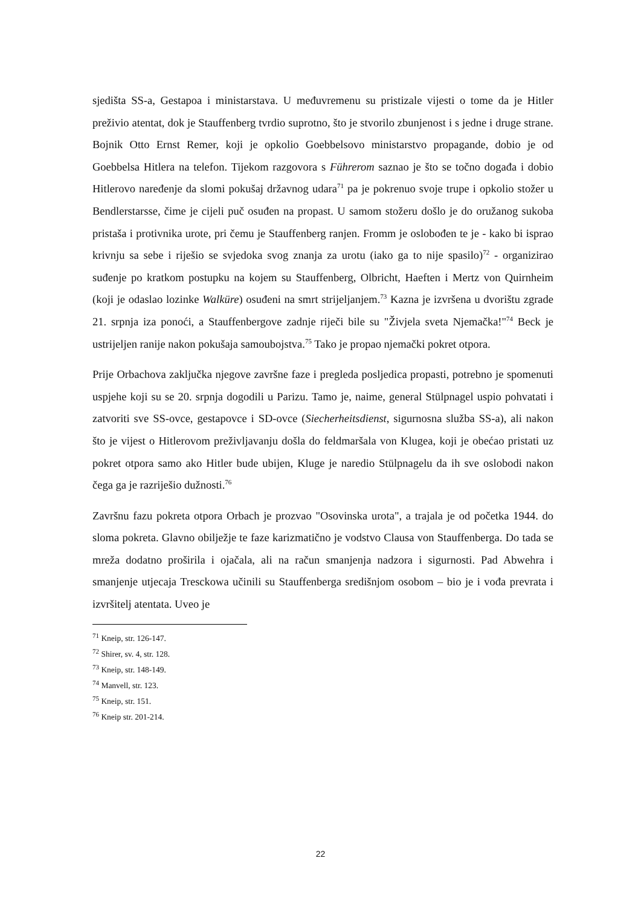sjedišta SS-a, Gestapoa i ministarstava. U međuvremenu su pristizale vijesti o tome da je Hitler preživio atentat, dok je Stauffenberg tvrdio suprotno, što je stvorilo zbunjenost i s jedne i druge strane. Bojnik Otto Ernst Remer, koji je opkolio Goebbelsovo ministarstvo propagande, dobio je od Goebbelsa Hitlera na telefon. Tijekom razgovora s Führerom saznao je što se točno događa i dobio Hitlerovo naređenje da slomi pokušaj državnog udara<sup>71</sup> pa je pokrenuo svoje trupe i opkolio stožer u Bendlerstarsse, čime je cijeli puč osuđen na propast. U samom stožeru došlo je do oružanog sukoba pristaša i protivnika urote, pri čemu je Stauffenberg ranjen. Fromm je oslobođen te je - kako bi isprao krivnju sa sebe i riješio se svjedoka svog znanja za urotu (iako ga to nije spasilo)<sup>72</sup> - organizirao suđenje po kratkom postupku na kojem su Stauffenberg, Olbricht, Haeften i Mertz von Quirnheim (koji je odaslao lozinke Walküre) osuđeni na smrt strijeljanjem.<sup>73</sup> Kazna je izvršena u dvorištu zgrade 21. srpnja iza ponoći, a Stauffenbergove zadnje riječi bile su "Živjela sveta Njemačka!"<sup>74</sup> Beck je ustrijeljen ranije nakon pokušaja samoubojstva.<sup>75</sup> Tako je propao njemački pokret otpora.
Prije Orbachova zaključka njegove završne faze i pregleda posljedica propasti, potrebno je spomenuti uspjehe koji su se 20. srpnja dogodili u Parizu. Tamo je, naime, general Stülpnagel uspio pohvatati i zatvoriti sve SS-ovce, gestapovce i SD-ovce (Siecherheitsdienst, sigurnosna služba SS-a), ali nakon što je vijest o Hitlerovom preživljavanju došla do feldmaršala von Klugea, koji je obećao pristati uz pokret otpora samo ako Hitler bude ubijen, Kluge je naredio Stülpnagelu da ih sve oslobodi nakon čega ga je razriješio dužnosti.<sup>76</sup>
Završnu fazu pokreta otpora Orbach je prozvao "Osovinska urota", a trajala je od početka 1944. do sloma pokreta. Glavno obilježje te faze karizmatično je vodstvo Clausa von Stauffenberga. Do tada se mreža dodatno proširila i ojačala, ali na račun smanjenja nadzora i sigurnosti. Pad Abwehra i smanjenje utjecaja Tresckowa učinili su Stauffenberga središnjom osobom – bio je i vođa prevrata i izvršitelj atentata. Uveo je
<sup>71</sup> Kneip, str. 126-147.
<sup>72</sup> Shirer, sv. 4, str. 128.
<sup>73</sup> Kneip, str. 148-149.
<sup>74</sup> Manvell, str. 123.
<sup>75</sup> Kneip, str. 151.
<sup>76</sup> Kneip str. 201-214.
22